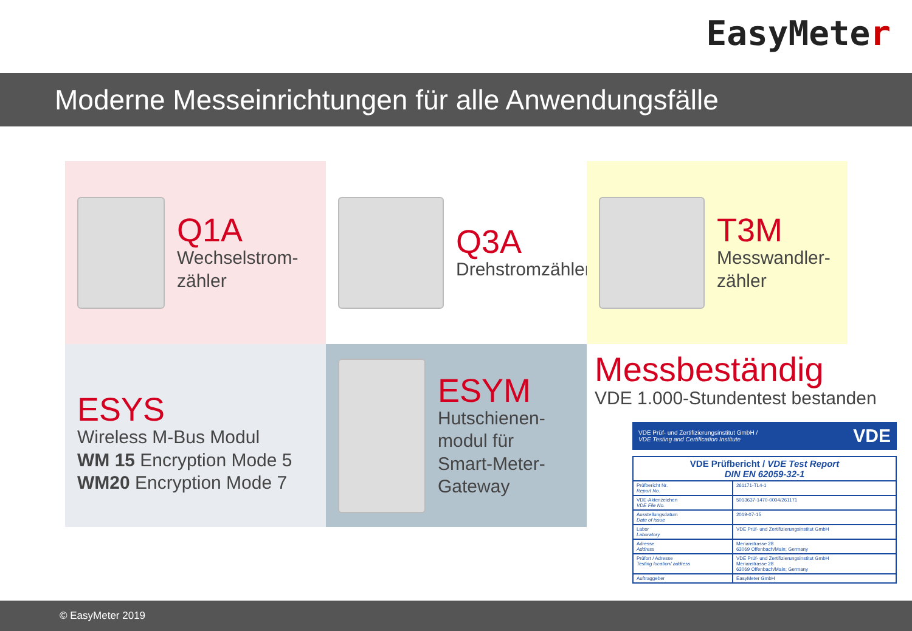EasyMeter
Moderne Messeinrichtungen für alle Anwendungsfälle
Q1A
Wechselstrom-
zähler
Q3A
Drehstromzähler
T3M
Messwandler-
zähler
ESYS
Wireless M-Bus Modul
WM 15 Encryption Mode 5
WM20 Encryption Mode 7
ESYM
Hutschienen-
modul für
Smart-Meter-
Gateway
Messbeständig
VDE 1.000-Stundentest bestanden
VDE Prüf- und Zertifizierungsinstitut GmbH /
VDE Testing and Certification Institute VDE
| VDE Prüfbericht / VDE Test Report DIN EN 62059-32-1 | |
| Prüfbericht Nr. Report No. | 261171-TL4-1 |
| VDE-Aktenzeichen VDE File No. | 5013637-1470-0004/261171 |
| Ausstellungsdatum Date of issue | 2019-07-15 |
| Labor Laboratory | VDE Prüf- und Zertifizierungsinstitut GmbH |
| Adresse Address | Merianstrasse 28 63069 Offenbach/Main; Germany |
| Prüfort / Adresse Testing location/ address | VDE Prüf- und Zertifizierungsinstitut GmbH Merianstrasse 28 63069 Offenbach/Main; Germany |
| Auftraggeber | EasyMeter GmbH |
© EasyMeter 2019